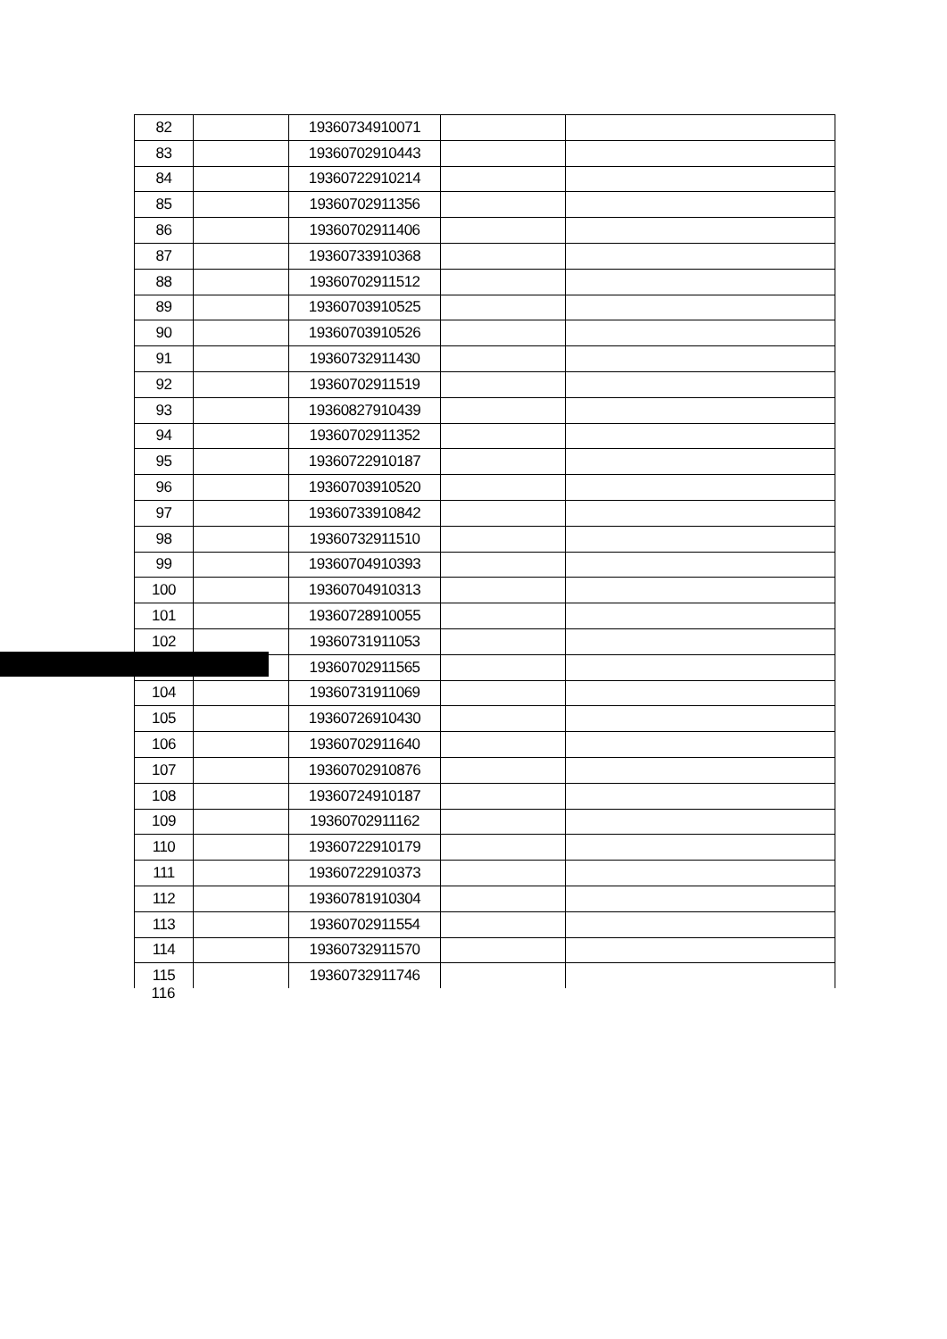| 82 | | 19360734910071 | | |
| 83 | | 19360702910443 | | |
| 84 | | 19360722910214 | | |
| 85 | | 19360702911356 | | |
| 86 | | 19360702911406 | | |
| 87 | | 19360733910368 | | |
| 88 | | 19360702911512 | | |
| 89 | | 19360703910525 | | |
| 90 | | 19360703910526 | | |
| 91 | | 19360732911430 | | |
| 92 | | 19360702911519 | | |
| 93 | | 19360827910439 | | |
| 94 | | 19360702911352 | | |
| 95 | | 19360722910187 | | |
| 96 | | 19360703910520 | | |
| 97 | | 19360733910842 | | |
| 98 | | 19360732911510 | | |
| 99 | | 19360704910393 | | |
| 100 | | 19360704910313 | | |
| 101 | | 19360728910055 | | |
| 102 | | 19360731911053 | | |
| | | 19360702911565 | | |
| 104 | | 19360731911069 | | |
| 105 | | 19360726910430 | | |
| 106 | | 19360702911640 | | |
| 107 | | 19360702910876 | | |
| 108 | | 19360724910187 | | |
| 109 | | 19360702911162 | | |
| 110 | | 19360722910179 | | |
| 111 | | 19360722910373 | | |
| 112 | | 19360781910304 | | |
| 113 | | 19360702911554 | | |
| 114 | | 19360732911570 | | |
| 115 | | 19360732911746 | | |
116